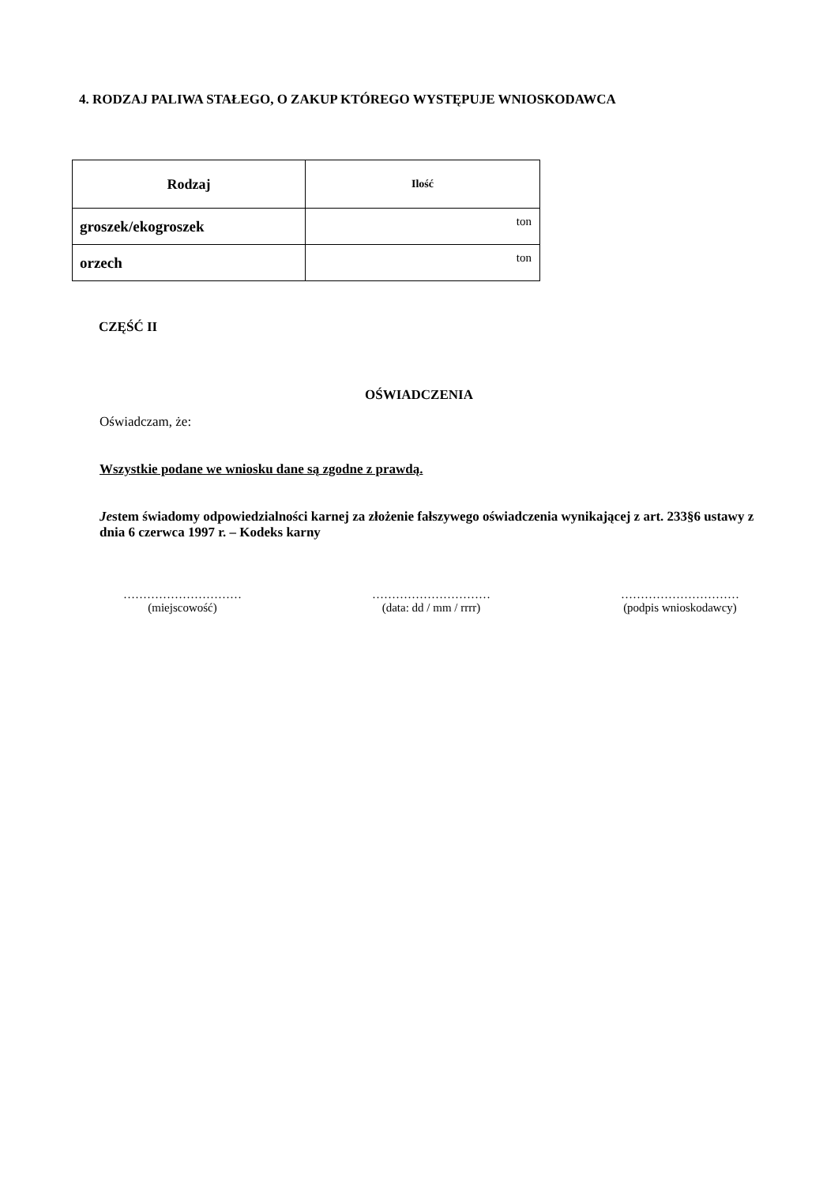4. RODZAJ PALIWA STAŁEGO, O ZAKUP KTÓREGO WYSTĘPUJE WNIOSKODAWCA
| Rodzaj | Ilość |
| --- | --- |
| groszek/ekogroszek | ton |
| orzech | ton |
CZĘŚĆ II
OŚWIADCZENIA
Oświadczam, że:
Wszystkie podane we wniosku dane są zgodne z prawdą.
Jestem świadomy odpowiedzialności karnej za złożenie fałszywego oświadczenia wynikającej z art. 233§6 ustawy z dnia 6 czerwca 1997 r. – Kodeks karny
…………………………
(miejscowość)
…………………………
(data: dd / mm / rrrr)
…………………………
(podpis wnioskodawcy)